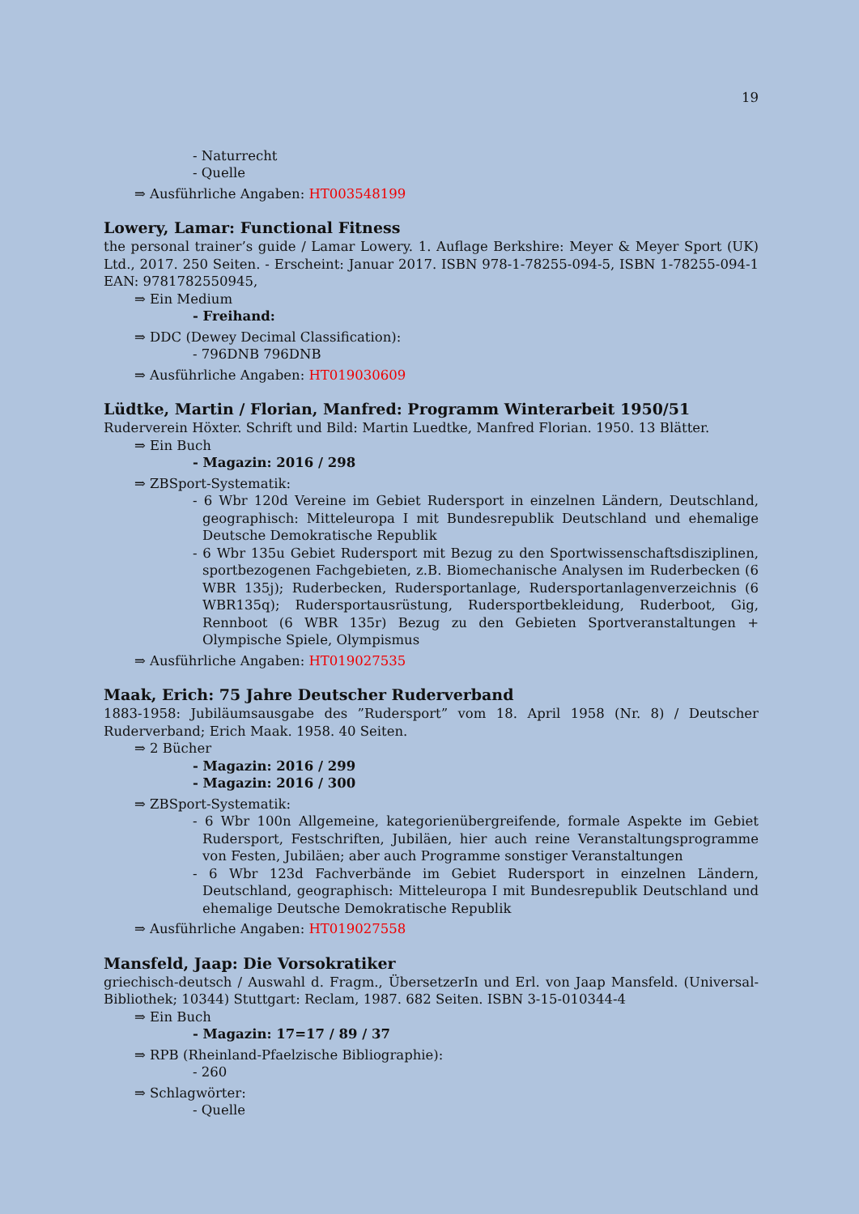19
- Naturrecht
- Quelle
⇒ Ausführliche Angaben: HT003548199
Lowery, Lamar: Functional Fitness
the personal trainer’s guide / Lamar Lowery. 1. Auflage Berkshire: Meyer & Meyer Sport (UK) Ltd., 2017. 250 Seiten. - Erscheint: Januar 2017. ISBN 978-1-78255-094-5, ISBN 1-78255-094-1 EAN: 9781782550945,
⇒ Ein Medium
- Freihand:
⇒ DDC (Dewey Decimal Classification):
- 796DNB 796DNB
⇒ Ausführliche Angaben: HT019030609
Lüdtke, Martin / Florian, Manfred: Programm Winterarbeit 1950/51
Ruderverein Höxter. Schrift und Bild: Martin Luedtke, Manfred Florian. 1950. 13 Blätter.
⇒ Ein Buch
- Magazin: 2016 / 298
⇒ ZBSport-Systematik:
- 6 Wbr 120d Vereine im Gebiet Rudersport in einzelnen Ländern, Deutschland, geographisch: Mitteleuropa I mit Bundesrepublik Deutschland und ehemalige Deutsche Demokratische Republik
- 6 Wbr 135u Gebiet Rudersport mit Bezug zu den Sportwissenschaftsdisziplinen, sportbezogenen Fachgebieten, z.B. Biomechanische Analysen im Ruderbecken (6 WBR 135j); Ruderbecken, Rudersportanlage, Rudersportanlagenverzeichnis (6 WBR135q); Rudersportausrüstung, Rudersportbekleidung, Ruderboot, Gig, Rennboot (6 WBR 135r) Bezug zu den Gebieten Sportveranstaltungen + Olympische Spiele, Olympismus
⇒ Ausführliche Angaben: HT019027535
Maak, Erich: 75 Jahre Deutscher Ruderverband
1883-1958: Jubiläumsausgabe des ”Rudersport” vom 18. April 1958 (Nr. 8) / Deutscher Ruderverband; Erich Maak. 1958. 40 Seiten.
⇒ 2 Bücher
- Magazin: 2016 / 299
- Magazin: 2016 / 300
⇒ ZBSport-Systematik:
- 6 Wbr 100n Allgemeine, kategorienübergreifende, formale Aspekte im Gebiet Rudersport, Festschriften, Jubiläen, hier auch reine Veranstaltungsprogramme von Festen, Jubiläen; aber auch Programme sonstiger Veranstaltungen
- 6 Wbr 123d Fachverbände im Gebiet Rudersport in einzelnen Ländern, Deutschland, geographisch: Mitteleuropa I mit Bundesrepublik Deutschland und ehemalige Deutsche Demokratische Republik
⇒ Ausführliche Angaben: HT019027558
Mansfeld, Jaap: Die Vorsokratiker
griechisch-deutsch / Auswahl d. Fragm., ÜbersetzerIn und Erl. von Jaap Mansfeld. (Universal-Bibliothek; 10344) Stuttgart: Reclam, 1987. 682 Seiten. ISBN 3-15-010344-4
⇒ Ein Buch
- Magazin: 17=17 / 89 / 37
⇒ RPB (Rheinland-Pfaelzische Bibliographie):
- 260
⇒ Schlagwörter:
- Quelle